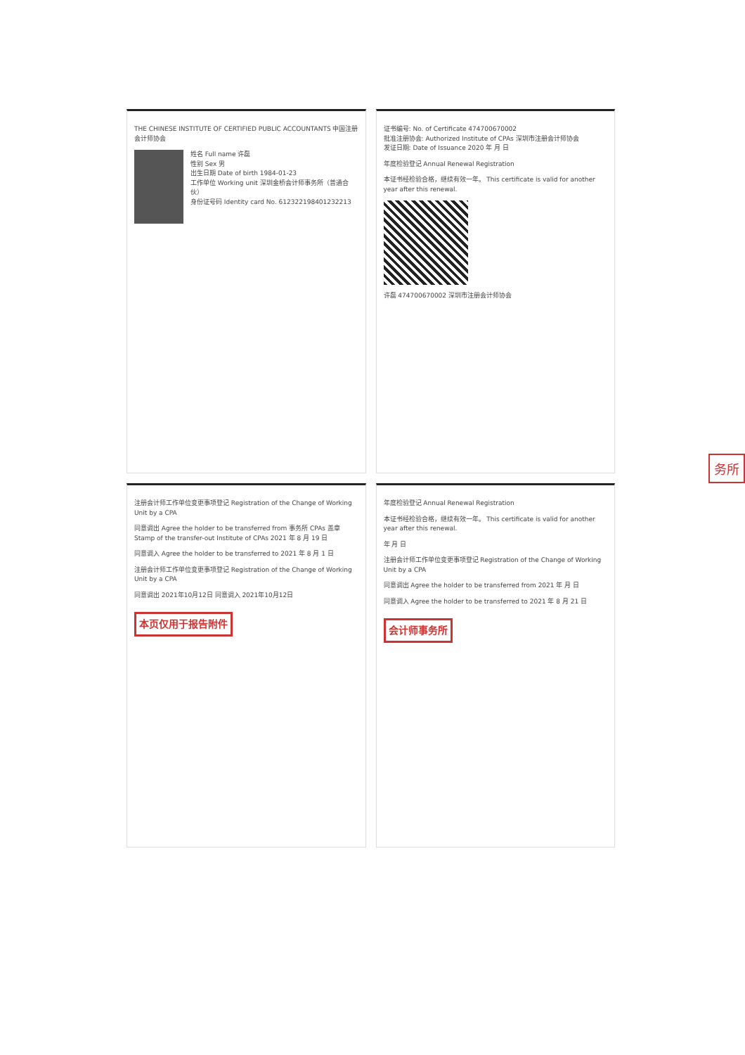THE CHINESE INSTITUTE OF CERTIFIED PUBLIC ACCOUNTANTS 中国注册会计师协会
姓名 Full name 许磊
性别 Sex 男
出生日期 Date of birth 1984-01-23
工作单位 Working unit 深圳金桥会计师事务所（普通合伙）
身份证号码 Identity card No. 612322198401232213
证书编号: No. of Certificate 474700670002
批准注册协会: Authorized Institute of CPAs 深圳市注册会计师协会
发证日期: Date of Issuance 2020 年 月 日
年度检验登记 Annual Renewal Registration
本证书经检验合格，继续有效一年。 This certificate is valid for another year after this renewal.
许磊 474700670002 深圳市注册会计师协会
注册会计师工作单位变更事项登记 Registration of the Change of Working Unit by a CPA
同意调出 Agree the holder to be transferred from 事务所 CPAs 盖章 Stamp of the transfer-out Institute of CPAs 2021 年 8 月 19 日
同意调入 Agree the holder to be transferred to 2021 年 8 月 1 日
注册会计师工作单位变更事项登记 Registration of the Change of Working Unit by a CPA
同意调出 2021年10月12日 同意调入 2021年10月12日
本页仅用于报告附件
年度检验登记 Annual Renewal Registration
本证书经检验合格，继续有效一年。 This certificate is valid for another year after this renewal.
年 月 日
注册会计师工作单位变更事项登记 Registration of the Change of Working Unit by a CPA
同意调出 Agree the holder to be transferred from 2021 年 月 日
同意调入 Agree the holder to be transferred to 2021 年 8 月 21 日
会计师事务所
务所